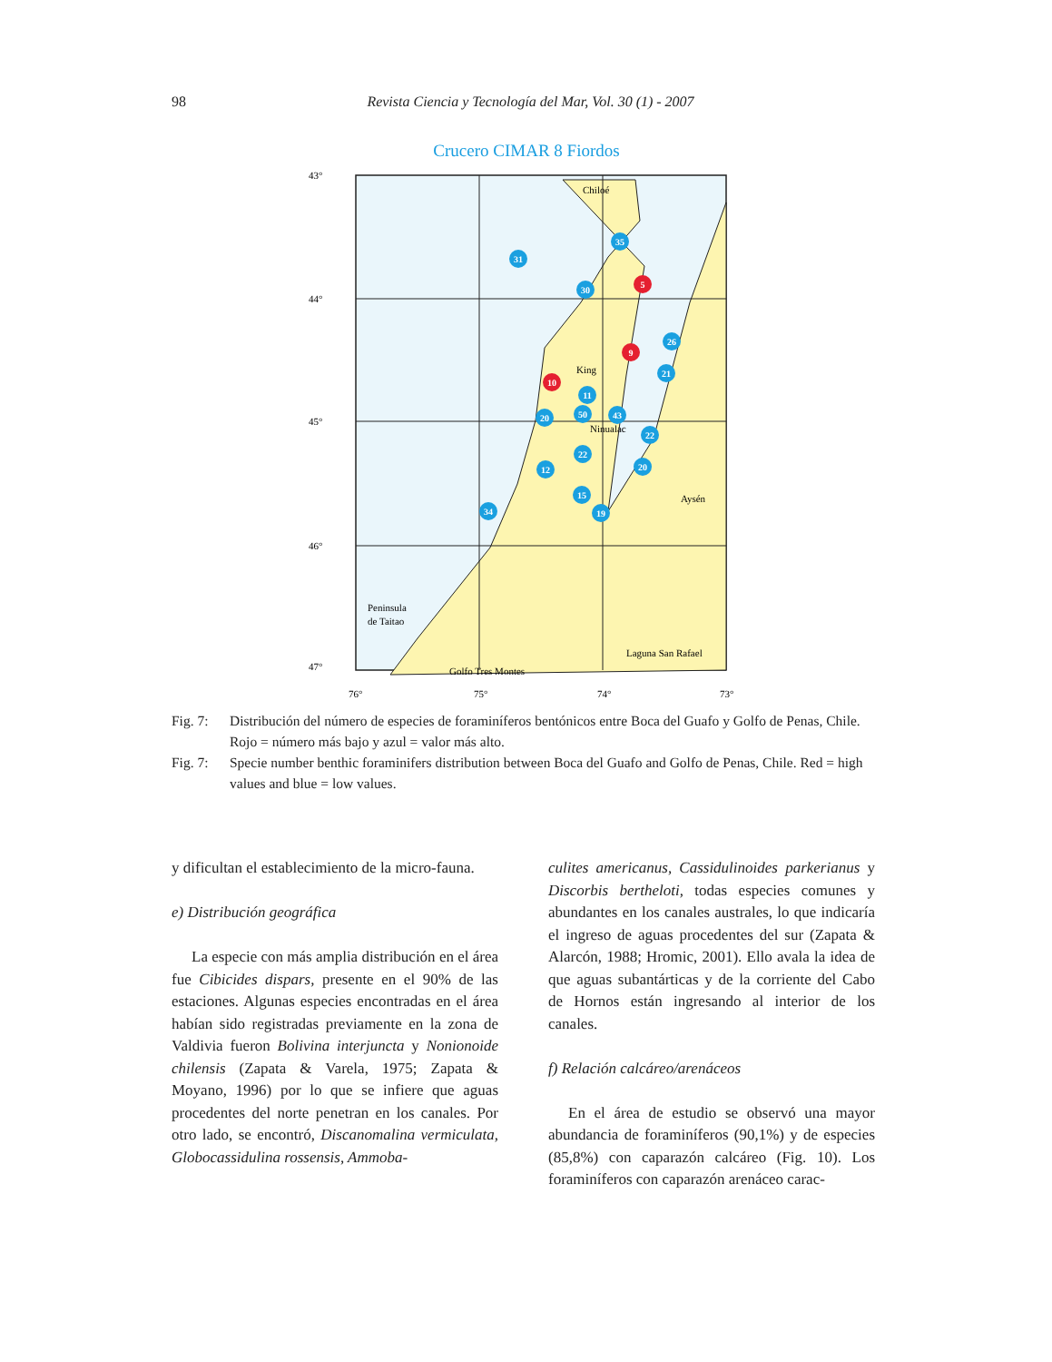98
Revista Ciencia y Tecnología del Mar, Vol. 30 (1) - 2007
Crucero CIMAR 8 Fiordos
43°
44°
45°
46°
47°
76°
75°
74°
73°
Chiloé
King
Ninualac
Aysén
Peninsula
de Taitao
Golfo Tres Montes
Laguna San Rafael
35
31
5
30
26
9
21
10
11
50
43
20
22
22
20
12
15
19
34
Fig. 7: Distribución del número de especies de foraminíferos bentónicos entre Boca del Guafo y Golfo de Penas, Chile. Rojo = número más bajo y azul = valor más alto.
Fig. 7: Specie number benthic foraminifers distribution between Boca del Guafo and Golfo de Penas, Chile. Red = high values and blue = low values.
y dificultan el establecimiento de la micro-fauna.
e) Distribución geográfica
La especie con más amplia distribución en el área fue Cibicides dispars, presente en el 90% de las estaciones. Algunas especies encontradas en el área habían sido registradas previamente en la zona de Valdivia fueron Bolivina interjuncta y Nonionoide chilensis (Zapata & Varela, 1975; Zapata & Moyano, 1996) por lo que se infiere que aguas procedentes del norte penetran en los canales. Por otro lado, se encontró, Discanomalina vermiculata, Globocassidulina rossensis, Ammoba-
culites americanus, Cassidulinoides parkerianus y Discorbis bertheloti, todas especies comunes y abundantes en los canales australes, lo que indicaría el ingreso de aguas procedentes del sur (Zapata & Alarcón, 1988; Hromic, 2001). Ello avala la idea de que aguas subantárticas y de la corriente del Cabo de Hornos están ingresando al interior de los canales.
f) Relación calcáreo/arenáceos
En el área de estudio se observó una mayor abundancia de foraminíferos (90,1%) y de especies (85,8%) con caparazón calcáreo (Fig. 10). Los foraminíferos con caparazón arenáceo carac-